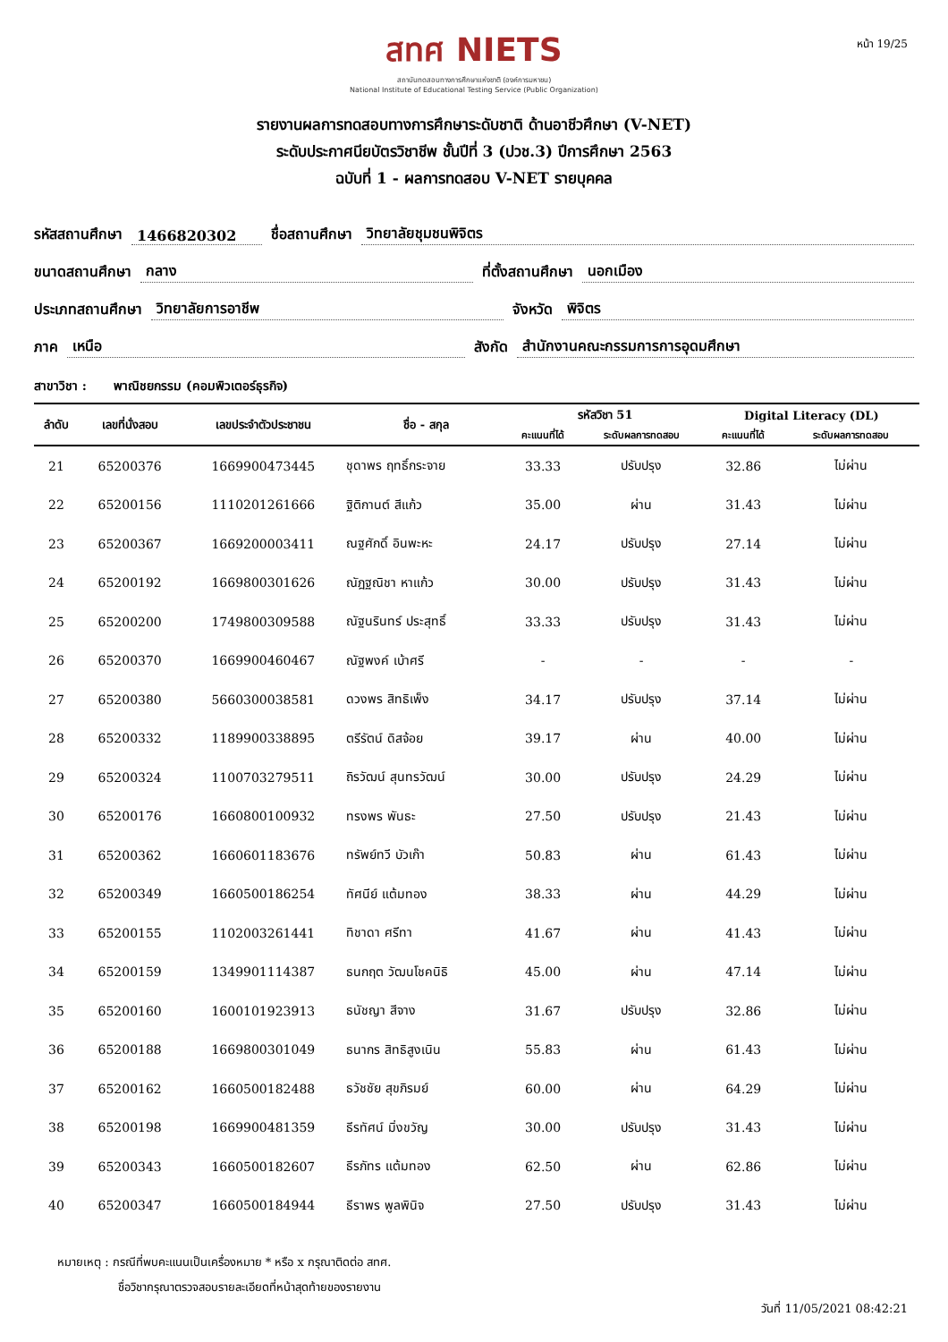หน้า 19/25
สทศ NIETS
สถาบันทดสอบทางการศึกษาแห่งชาติ (องค์การมหาชน)
National Institute of Educational Testing Service (Public Organization)
รายงานผลการทดสอบทางการศึกษาระดับชาติ ด้านอาชีวศึกษา (V-NET)
ระดับประกาศนียบัตรวิชาชีพ ชั้นปีที่ 3 (ปวช.3) ปีการศึกษา 2563
ฉบับที่ 1 - ผลการทดสอบ V-NET รายบุคคล
รหัสสถานศึกษา 1466820302 ชื่อสถานศึกษา วิทยาลัยชุมชนพิจิตร
ขนาดสถานศึกษา กลาง ที่ตั้งสถานศึกษา นอกเมือง
ประเภทสถานศึกษา วิทยาลัยการอาชีพ จังหวัด พิจิตร
ภาค เหนือ สังกัด สำนักงานคณะกรรมการการอุดมศึกษา
สาขาวิชา : พาณิชยกรรม (คอมพิวเตอร์ธุรกิจ)
| ลำดับ | เลขที่นั่งสอบ | เลขประจำตัวประชาชน | ชื่อ - สกุล | รหัสวิชา 51 | | Digital Literacy (DL) | |
| --- | --- | --- | --- | --- | --- | --- | --- |
| | | | | คะแนนที่ได้ | ระดับผลการทดสอบ | คะแนนที่ได้ | ระดับผลการทดสอบ |
| 21 | 65200376 | 1669900473445 | ชุดาพร ฤทธิ์กระจาย | 33.33 | ปรับปรุง | 32.86 | ไม่ผ่าน |
| 22 | 65200156 | 1110201261666 | ฐิติกานต์ สีแก้ว | 35.00 | ผ่าน | 31.43 | ไม่ผ่าน |
| 23 | 65200367 | 1669200003411 | ณฐศักดิ์ อินพะหะ | 24.17 | ปรับปรุง | 27.14 | ไม่ผ่าน |
| 24 | 65200192 | 1669800301626 | ณัฎฐณิชา หาแก้ว | 30.00 | ปรับปรุง | 31.43 | ไม่ผ่าน |
| 25 | 65200200 | 1749800309588 | ณัฐนรินทร์ ประสุทธิ์ | 33.33 | ปรับปรุง | 31.43 | ไม่ผ่าน |
| 26 | 65200370 | 1669900460467 | ณัฐพงค์ เบ้าศรี | - | - | - | - |
| 27 | 65200380 | 5660300038581 | ดวงพร สิทธิเพ็ง | 34.17 | ปรับปรุง | 37.14 | ไม่ผ่าน |
| 28 | 65200332 | 1189900338895 | ตรีรัตน์ ดิสจ้อย | 39.17 | ผ่าน | 40.00 | ไม่ผ่าน |
| 29 | 65200324 | 1100703279511 | ถิรวัฒน์ สุนทรวัฒน์ | 30.00 | ปรับปรุง | 24.29 | ไม่ผ่าน |
| 30 | 65200176 | 1660800100932 | ทรงพร พันธะ | 27.50 | ปรับปรุง | 21.43 | ไม่ผ่าน |
| 31 | 65200362 | 1660601183676 | ทรัพย์ทวี บัวเก๊า | 50.83 | ผ่าน | 61.43 | ไม่ผ่าน |
| 32 | 65200349 | 1660500186254 | ทัศนีย์ แต้มทอง | 38.33 | ผ่าน | 44.29 | ไม่ผ่าน |
| 33 | 65200155 | 1102003261441 | ทิชาดา ศรีทา | 41.67 | ผ่าน | 41.43 | ไม่ผ่าน |
| 34 | 65200159 | 1349901114387 | ธนกฤต วัฒนโชคนิธิ | 45.00 | ผ่าน | 47.14 | ไม่ผ่าน |
| 35 | 65200160 | 1600101923913 | ธนัชญา สีจาง | 31.67 | ปรับปรุง | 32.86 | ไม่ผ่าน |
| 36 | 65200188 | 1669800301049 | ธนากร สิทธิสูงเนิน | 55.83 | ผ่าน | 61.43 | ไม่ผ่าน |
| 37 | 65200162 | 1660500182488 | ธวัชชัย สุขภิรมย์ | 60.00 | ผ่าน | 64.29 | ไม่ผ่าน |
| 38 | 65200198 | 1669900481359 | ธีรทัศน์ มิ่งขวัญ | 30.00 | ปรับปรุง | 31.43 | ไม่ผ่าน |
| 39 | 65200343 | 1660500182607 | ธีรภัทร แต้มทอง | 62.50 | ผ่าน | 62.86 | ไม่ผ่าน |
| 40 | 65200347 | 1660500184944 | ธีราพร พูลพินิจ | 27.50 | ปรับปรุง | 31.43 | ไม่ผ่าน |
หมายเหตุ : กรณีที่พบคะแนนเป็นเครื่องหมาย * หรือ x กรุณาติดต่อ สทศ.
ชื่อวิชากรุณาตรวจสอบรายละเอียดที่หน้าสุดท้ายของรายงาน
วันที่ 11/05/2021 08:42:21